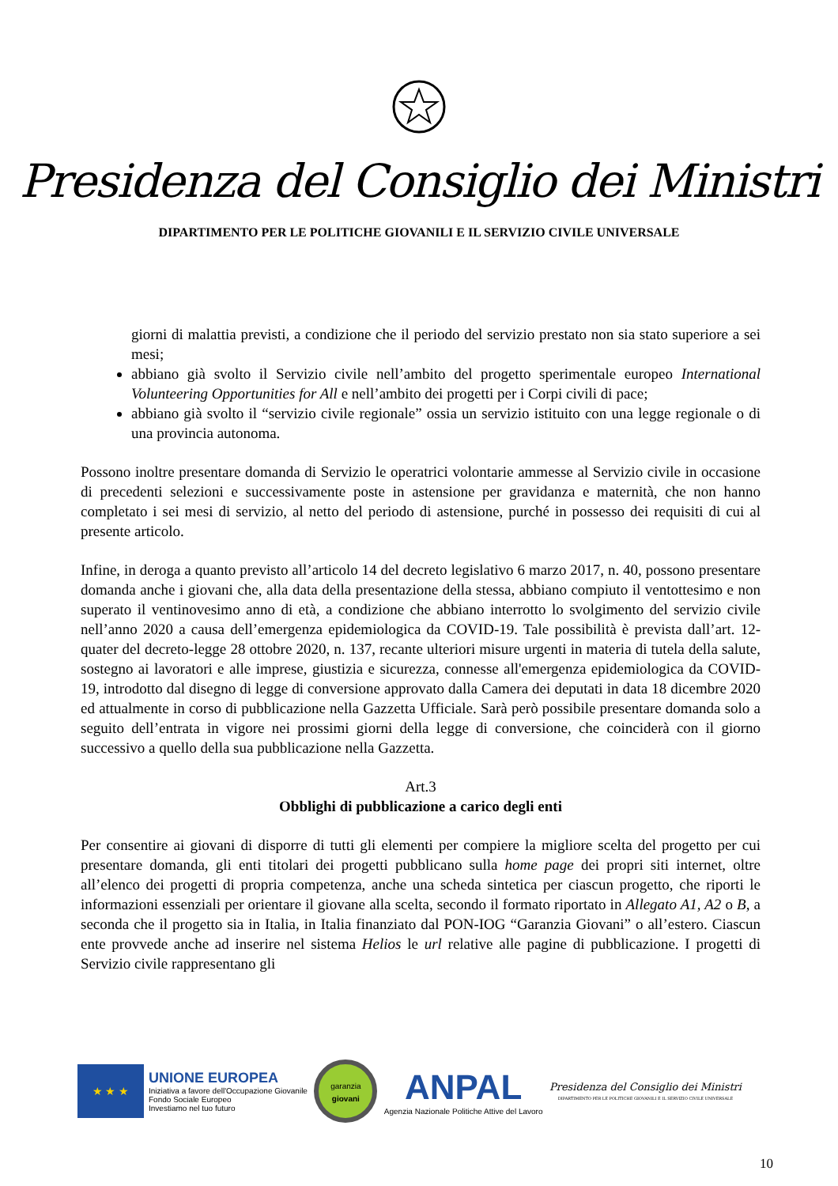Presidenza del Consiglio dei Ministri
DIPARTIMENTO PER LE POLITICHE GIOVANILI E IL SERVIZIO CIVILE UNIVERSALE
giorni di malattia previsti, a condizione che il periodo del servizio prestato non sia stato superiore a sei mesi;
abbiano già svolto il Servizio civile nell’ambito del progetto sperimentale europeo International Volunteering Opportunities for All e nell’ambito dei progetti per i Corpi civili di pace;
abbiano già svolto il “servizio civile regionale” ossia un servizio istituito con una legge regionale o di una provincia autonoma.
Possono inoltre presentare domanda di Servizio le operatrici volontarie ammesse al Servizio civile in occasione di precedenti selezioni e successivamente poste in astensione per gravidanza e maternità, che non hanno completato i sei mesi di servizio, al netto del periodo di astensione, purché in possesso dei requisiti di cui al presente articolo.
Infine, in deroga a quanto previsto all’articolo 14 del decreto legislativo 6 marzo 2017, n. 40, possono presentare domanda anche i giovani che, alla data della presentazione della stessa, abbiano compiuto il ventottesimo e non superato il ventinovesimo anno di età, a condizione che abbiano interrotto lo svolgimento del servizio civile nell’anno 2020 a causa dell’emergenza epidemiologica da COVID-19. Tale possibilità è prevista dall’art. 12-quater del decreto-legge 28 ottobre 2020, n. 137, recante ulteriori misure urgenti in materia di tutela della salute, sostegno ai lavoratori e alle imprese, giustizia e sicurezza, connesse all'emergenza epidemiologica da COVID-19, introdotto dal disegno di legge di conversione approvato dalla Camera dei deputati in data 18 dicembre 2020 ed attualmente in corso di pubblicazione nella Gazzetta Ufficiale. Sarà però possibile presentare domanda solo a seguito dell’entrata in vigore nei prossimi giorni della legge di conversione, che coinciderà con il giorno successivo a quello della sua pubblicazione nella Gazzetta.
Art.3
Obblighi di pubblicazione a carico degli enti
Per consentire ai giovani di disporre di tutti gli elementi per compiere la migliore scelta del progetto per cui presentare domanda, gli enti titolari dei progetti pubblicano sulla home page dei propri siti internet, oltre all’elenco dei progetti di propria competenza, anche una scheda sintetica per ciascun progetto, che riporti le informazioni essenziali per orientare il giovane alla scelta, secondo il formato riportato in Allegato A1, A2 o B, a seconda che il progetto sia in Italia, in Italia finanziato dal PON-IOG “Garanzia Giovani” o all’estero. Ciascun ente provvede anche ad inserire nel sistema Helios le url relative alle pagine di pubblicazione. I progetti di Servizio civile rappresentano gli
★ ★ ★
UNIONE EUROPEA
Iniziativa a favore dell'Occupazione Giovanile
Fondo Sociale Europeo
Investiamo nel tuo futuro
garanzia
giovani
ANPAL
Agenzia Nazionale Politiche Attive del Lavoro
Presidenza del Consiglio dei Ministri
DIPARTIMENTO PER LE POLITICHE GIOVANILI E IL SERVIZIO CIVILE UNIVERSALE
10